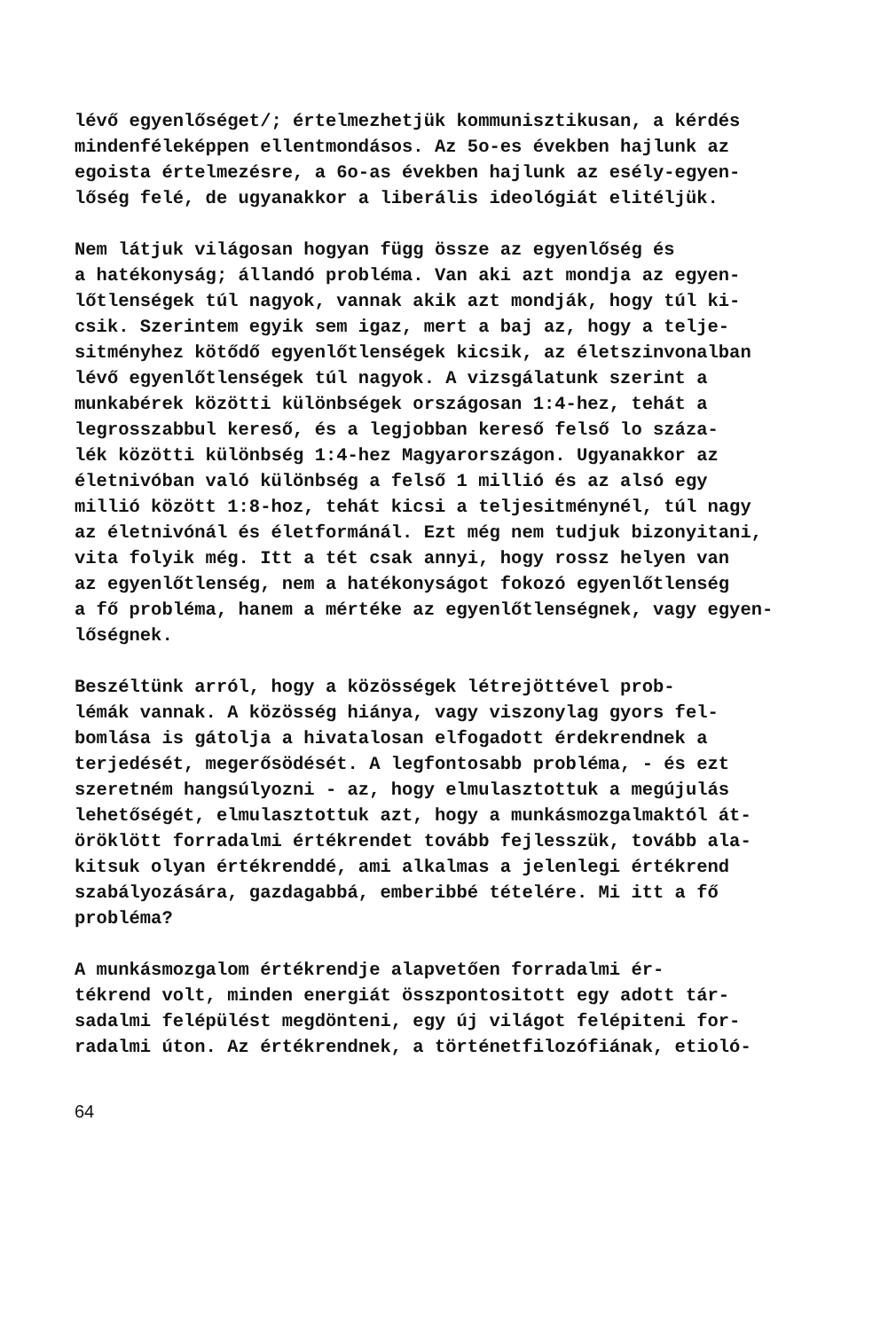lévő egyenlőséget/; értelmezhetjük kommunisztikusan, a kérdés mindenféleképpen ellentmondásos. Az 5o-es években hajlunk az egoista értelmezésre, a 6o-as években hajlunk az esély-egyen- lőség felé, de ugyanakkor a liberális ideológiát elitéljük.
Nem látjuk világosan hogyan függ össze az egyenlőség és a hatékonyság; állandó probléma. Van aki azt mondja az egyen- lőtlenségek túl nagyok, vannak akik azt mondják, hogy túl ki- csik. Szerintem egyik sem igaz, mert a baj az, hogy a telje- sitményhez kötődő egyenlőtlenségek kicsik, az életszinvonalban lévő egyenlőtlenségek túl nagyok. A vizsgálatunk szerint a munkabérek közötti különbségek országosan 1:4-hez, tehát a legrosszabbul kereső, és a legjobban kereső felső lo száza- lék közötti különbség 1:4-hez Magyarországon. Ugyanakkor az életnivóban való különbség a felső 1 millió és az alsó egy millió között 1:8-hoz, tehát kicsi a teljesitménynél, túl nagy az életnivónál és életformánál. Ezt még nem tudjuk bizonyitani, vita folyik még. Itt a tét csak annyi, hogy rossz helyen van az egyenlőtlenség, nem a hatékonyságot fokozó egyenlőtlenség a fő probléma, hanem a mértéke az egyenlőtlenségnek, vagy egyen- lőségnek.
Beszéltünk arról, hogy a közösségek létrejöttével prob- lémák vannak. A közösség hiánya, vagy viszonylag gyors fel- bomlása is gátolja a hivatalosan elfogadott érdekrendnek a terjedését, megerősödését. A legfontosabb probléma, - és ezt szeretném hangsúlyozni - az, hogy elmulasztottuk a megújulás lehetőségét, elmulasztottuk azt, hogy a munkásmozgalmaktól át- öröklött forradalmi értékrendet tovább fejlesszük, tovább ala- kitsuk olyan értékrenddé, ami alkalmas a jelenlegi értékrend szabályozására, gazdagabbá, emberibbé tételére. Mi itt a fő probléma?
A munkásmozgalom értékrendje alapvetően forradalmi ér- tékrend volt, minden energiát összpontositott egy adott tár- sadalmi felépülést megdönteni, egy új világot felépiteni for- radalmi úton. Az értékrendnek, a történetfilozófiának, etioló-
64